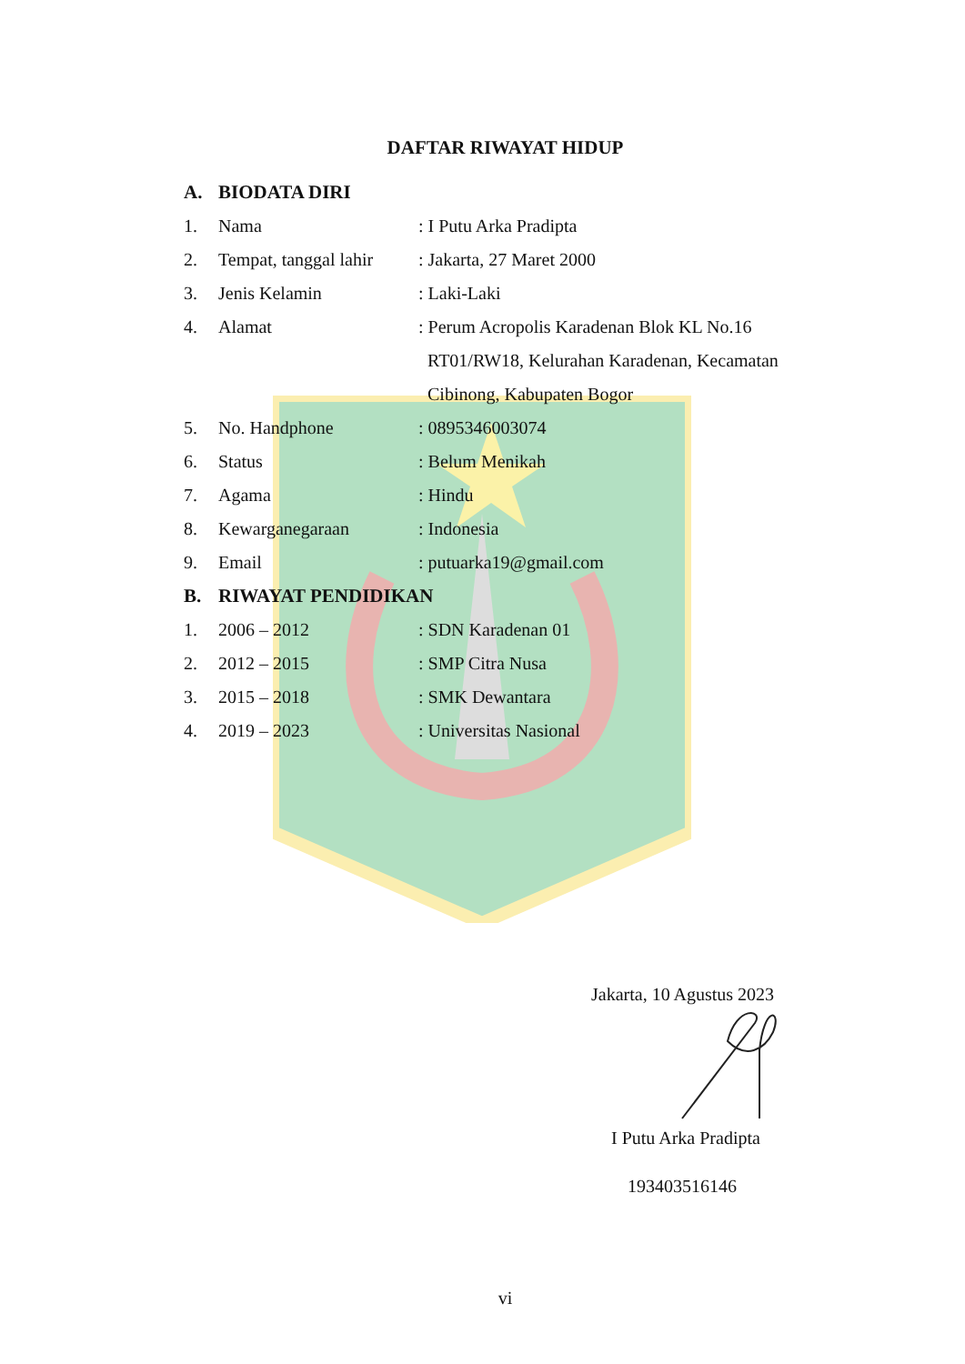DAFTAR RIWAYAT HIDUP
A. BIODATA DIRI
1. Nama: I Putu Arka Pradipta
2. Tempat, tanggal lahir: Jakarta, 27 Maret 2000
3. Jenis Kelamin: Laki-Laki
4. Alamat: Perum Acropolis Karadenan Blok KL No.16
RT01/RW18, Kelurahan Karadenan, Kecamatan
Cibinong, Kabupaten Bogor
5. No. Handphone: 0895346003074
6. Status: Belum Menikah
7. Agama: Hindu
8. Kewarganegaraan: Indonesia
9. Email: putuarka19@gmail.com
B. RIWAYAT PENDIDIKAN
1. 2006 – 2012: SDN Karadenan 01
2. 2012 – 2015: SMP Citra Nusa
3. 2015 – 2018: SMK Dewantara
4. 2019 – 2023: Universitas Nasional
Jakarta, 10 Agustus 2023
I Putu Arka Pradipta
193403516146
vi